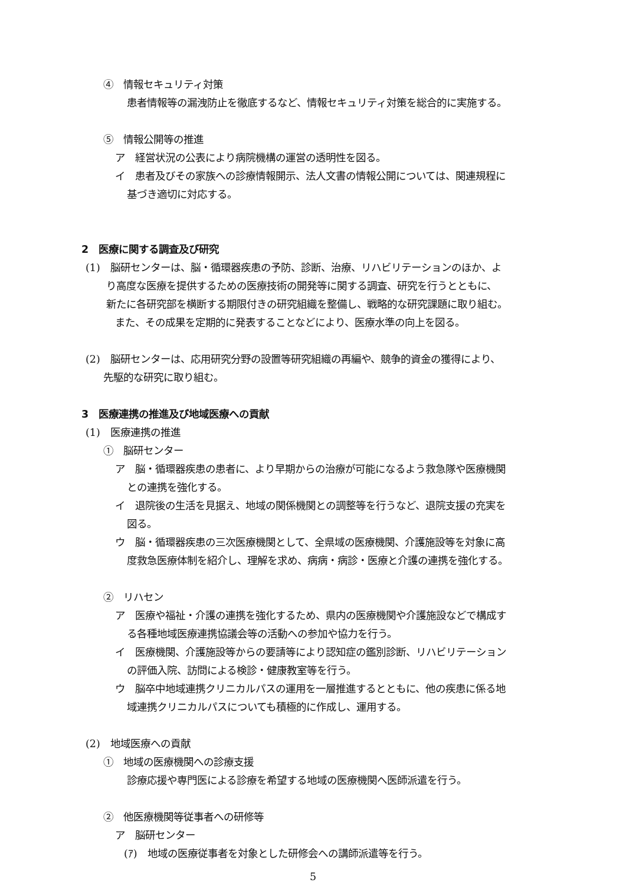④　情報セキュリティ対策
患者情報等の漏洩防止を徹底するなど、情報セキュリティ対策を総合的に実施する。
⑤　情報公開等の推進
ア　経営状況の公表により病院機構の運営の透明性を図る。
イ　患者及びその家族への診療情報開示、法人文書の情報公開については、関連規程に
基づき適切に対応する。
2　医療に関する調査及び研究
(1)　脳研センターは、脳・循環器疾患の予防、診断、治療、リハビリテーションのほか、よ
り高度な医療を提供するための医療技術の開発等に関する調査、研究を行うとともに、
新たに各研究部を横断する期限付きの研究組織を整備し、戦略的な研究課題に取り組む。
また、その成果を定期的に発表することなどにより、医療水準の向上を図る。
(2)　脳研センターは、応用研究分野の設置等研究組織の再編や、競争的資金の獲得により、
先駆的な研究に取り組む。
3　医療連携の推進及び地域医療への貢献
(1)　医療連携の推進
①　脳研センター
ア　脳・循環器疾患の患者に、より早期からの治療が可能になるよう救急隊や医療機関
との連携を強化する。
イ　退院後の生活を見据え、地域の関係機関との調整等を行うなど、退院支援の充実を
図る。
ウ　脳・循環器疾患の三次医療機関として、全県域の医療機関、介護施設等を対象に高
度救急医療体制を紹介し、理解を求め、病病・病診・医療と介護の連携を強化する。
②　リハセン
ア　医療や福祉・介護の連携を強化するため、県内の医療機関や介護施設などで構成す
る各種地域医療連携協議会等の活動への参加や協力を行う。
イ　医療機関、介護施設等からの要請等により認知症の鑑別診断、リハビリテーション
の評価入院、訪問による検診・健康教室等を行う。
ウ　脳卒中地域連携クリニカルパスの運用を一層推進するとともに、他の疾患に係る地
域連携クリニカルパスについても積極的に作成し、運用する。
(2)　地域医療への貢献
①　地域の医療機関への診療支援
診療応援や専門医による診療を希望する地域の医療機関へ医師派遣を行う。
②　他医療機関等従事者への研修等
ア　脳研センター
(ｱ)　地域の医療従事者を対象とした研修会への講師派遣等を行う。
5